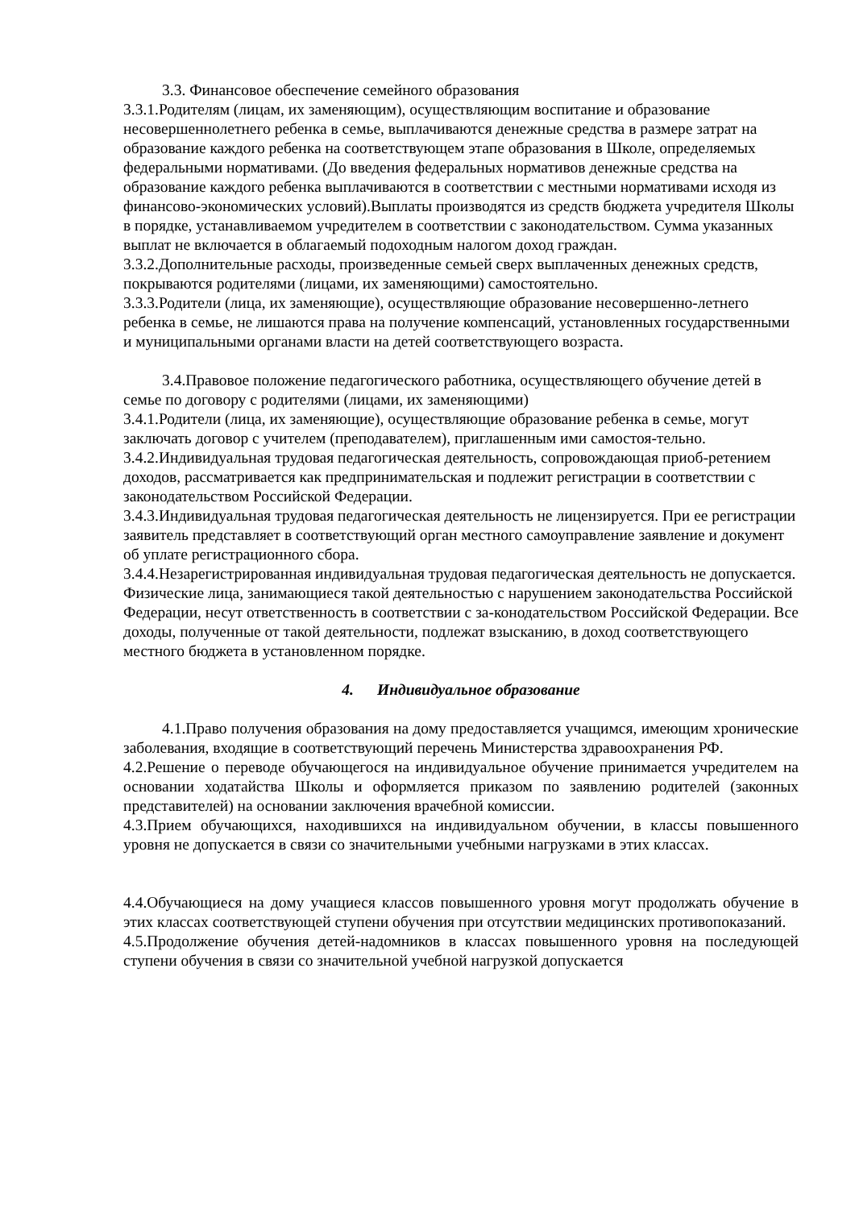3.3. Финансовое обеспечение семейного образования
3.3.1.Родителям (лицам, их заменяющим), осуществляющим воспитание и образование несовершеннолетнего ребенка в семье, выплачиваются денежные средства в размере затрат на образование каждого ребенка на соответствующем этапе образования в Школе, определяемых федеральными нормативами. (До введения федеральных нормативов денежные средства на образование каждого ребенка выплачиваются в соответствии с местными нормативами исходя из финансово-экономических условий).Выплаты производятся из средств бюджета учредителя Школы в порядке, устанавливаемом учредителем в соответствии с законодательством. Сумма указанных выплат не включается в облагаемый подоходным налогом доход граждан.
3.3.2.Дополнительные расходы, произведенные семьей сверх выплаченных денежных средств, покрываются родителями (лицами, их заменяющими) самостоятельно.
3.3.3.Родители (лица, их заменяющие), осуществляющие образование несовершенно-летнего ребенка в семье, не лишаются права на получение компенсаций, установленных государственными и муниципальными органами власти на детей соответствующего возраста.
3.4.Правовое положение педагогического работника, осуществляющего обучение детей в семье по договору с родителями (лицами, их заменяющими)
3.4.1.Родители (лица, их заменяющие), осуществляющие образование ребенка в семье, могут заключать договор с учителем (преподавателем), приглашенным ими самостоя-тельно.
3.4.2.Индивидуальная трудовая педагогическая деятельность, сопровождающая приоб-ретением доходов, рассматривается как предпринимательская и подлежит регистрации в соответствии с законодательством Российской Федерации.
3.4.3.Индивидуальная трудовая педагогическая деятельность не лицензируется. При ее регистрации заявитель представляет в соответствующий орган местного самоуправление заявление и документ об уплате регистрационного сбора.
3.4.4.Незарегистрированная индивидуальная трудовая педагогическая деятельность не допускается. Физические лица, занимающиеся такой деятельностью с нарушением законодательства Российской Федерации, несут ответственность в соответствии с за-конодательством Российской Федерации. Все доходы, полученные от такой деятельности, подлежат взысканию, в доход соответствующего местного бюджета в установленном порядке.
4. Индивидуальное образование
4.1.Право получения образования на дому предоставляется учащимся, имеющим хронические заболевания, входящие в соответствующий перечень Министерства здравоохранения РФ.
4.2.Решение о переводе обучающегося на индивидуальное обучение принимается учредителем на основании ходатайства Школы и оформляется приказом по заявлению родителей (законных представителей) на основании заключения врачебной комиссии.
4.3.Прием обучающихся, находившихся на индивидуальном обучении, в классы повышенного уровня не допускается в связи со значительными учебными нагрузками в этих классах.
4.4.Обучающиеся на дому учащиеся классов повышенного уровня могут продолжать обучение в этих классах соответствующей ступени обучения при отсутствии медицинских противопоказаний.
4.5.Продолжение обучения детей-надомников в классах повышенного уровня на последующей ступени обучения в связи со значительной учебной нагрузкой допускается